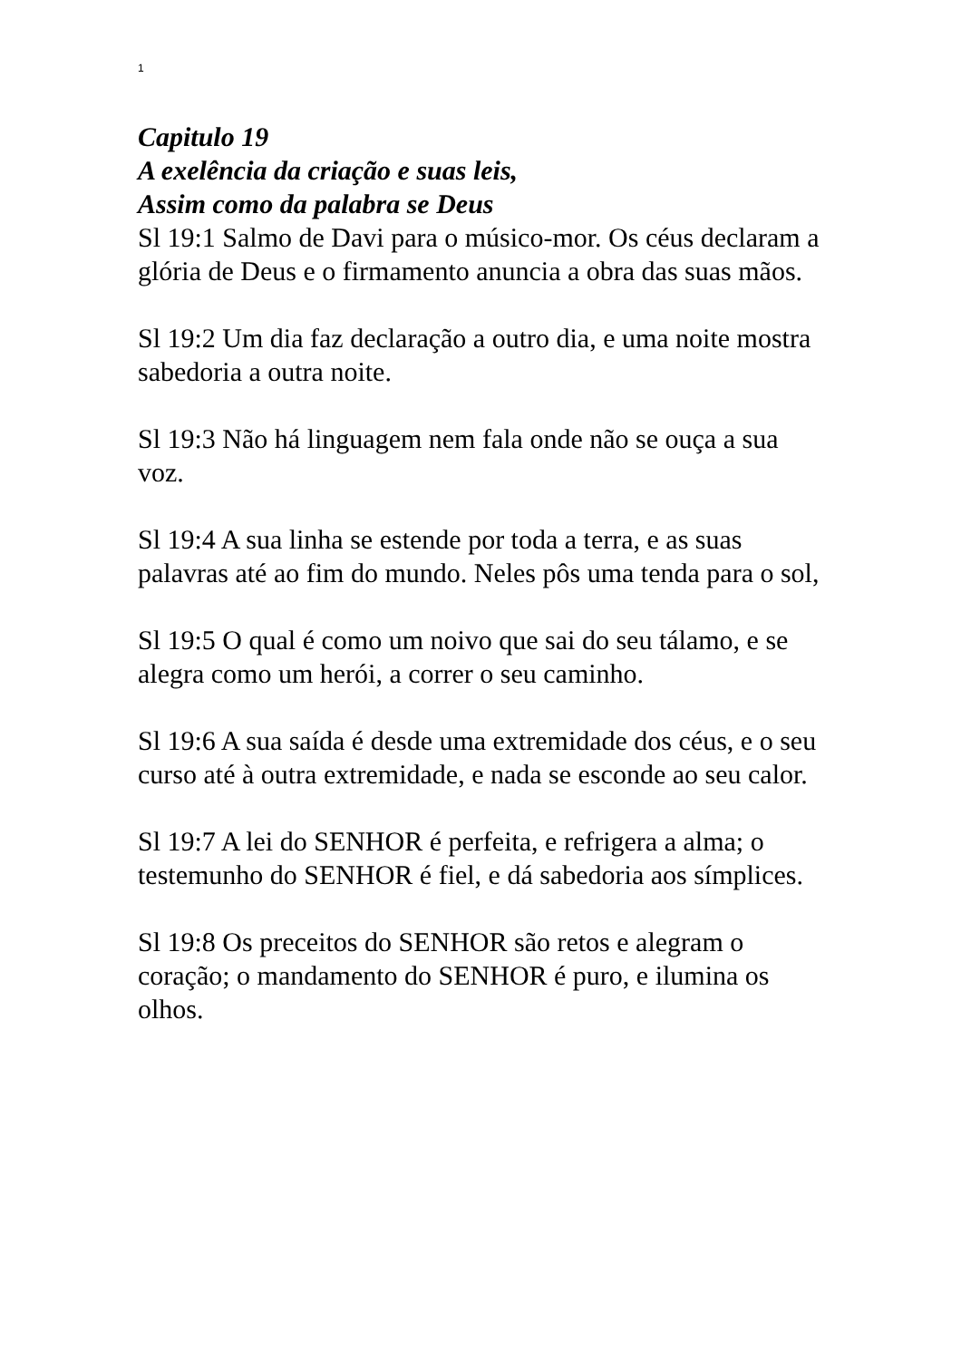1
Capitulo 19
A exelência da criação e suas leis,
Assim como da palabra se Deus
Sl 19:1 Salmo de Davi para o músico-mor. Os céus declaram a glória de Deus e o firmamento anuncia a obra das suas mãos.
Sl 19:2 Um dia faz declaração a outro dia, e uma noite mostra sabedoria a outra noite.
Sl 19:3 Não há linguagem nem fala onde não se ouça a sua voz.
Sl 19:4 A sua linha se estende por toda a terra, e as suas palavras até ao fim do mundo. Neles pôs uma tenda para o sol,
Sl 19:5 O qual é como um noivo que sai do seu tálamo, e se alegra como um herói, a correr o seu caminho.
Sl 19:6 A sua saída é desde uma extremidade dos céus, e o seu curso até à outra extremidade, e nada se esconde ao seu calor.
Sl 19:7 A lei do SENHOR é perfeita, e refrigera a alma; o testemunho do SENHOR é fiel, e dá sabedoria aos símplices.
Sl 19:8 Os preceitos do SENHOR são retos e alegram o coração; o mandamento do SENHOR é puro, e ilumina os olhos.